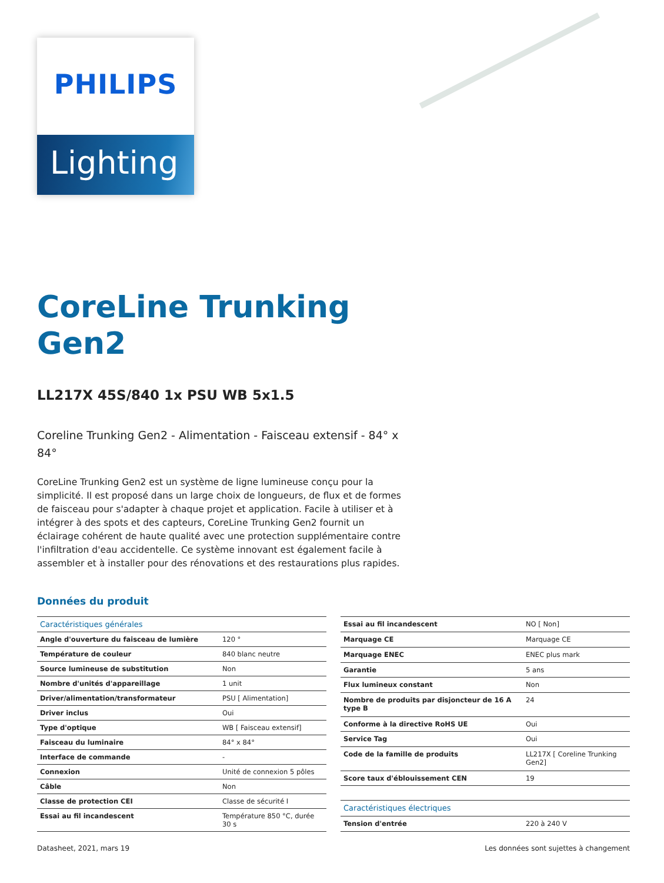PHILIPS
Lighting
CoreLine Trunking
Gen2
LL217X 45S/840 1x PSU WB 5x1.5
Coreline Trunking Gen2 - Alimentation - Faisceau extensif - 84° x 84°
CoreLine Trunking Gen2 est un système de ligne lumineuse conçu pour la simplicité. Il est proposé dans un large choix de longueurs, de flux et de formes de faisceau pour s'adapter à chaque projet et application. Facile à utiliser et à intégrer à des spots et des capteurs, CoreLine Trunking Gen2 fournit un éclairage cohérent de haute qualité avec une protection supplémentaire contre l'infiltration d'eau accidentelle. Ce système innovant est également facile à assembler et à installer pour des rénovations et des restaurations plus rapides.
Données du produit
| Caractéristiques générales | |
| --- | --- |
| Angle d'ouverture du faisceau de lumière | 120 ° |
| Température de couleur | 840 blanc neutre |
| Source lumineuse de substitution | Non |
| Nombre d'unités d'appareillage | 1 unit |
| Driver/alimentation/transformateur | PSU [ Alimentation] |
| Driver inclus | Oui |
| Type d'optique | WB [ Faisceau extensif] |
| Faisceau du luminaire | 84° x 84° |
| Interface de commande | - |
| Connexion | Unité de connexion 5 pôles |
| Câble | Non |
| Classe de protection CEI | Classe de sécurité I |
| Essai au fil incandescent | Température 850 °C, durée 30 s |
| Essai au fil incandescent | NO [ Non] |
| Marquage CE | Marquage CE |
| Marquage ENEC | ENEC plus mark |
| Garantie | 5 ans |
| Flux lumineux constant | Non |
| Nombre de produits par disjoncteur de 16 A type B | 24 |
| Conforme à la directive RoHS UE | Oui |
| Service Tag | Oui |
| Code de la famille de produits | LL217X [ Coreline Trunking Gen2] |
| Score taux d'éblouissement CEN | 19 |
| Caractéristiques électriques | |
| Tension d'entrée | 220 à 240 V |
Datasheet, 2021, mars 19 Les données sont sujettes à changement